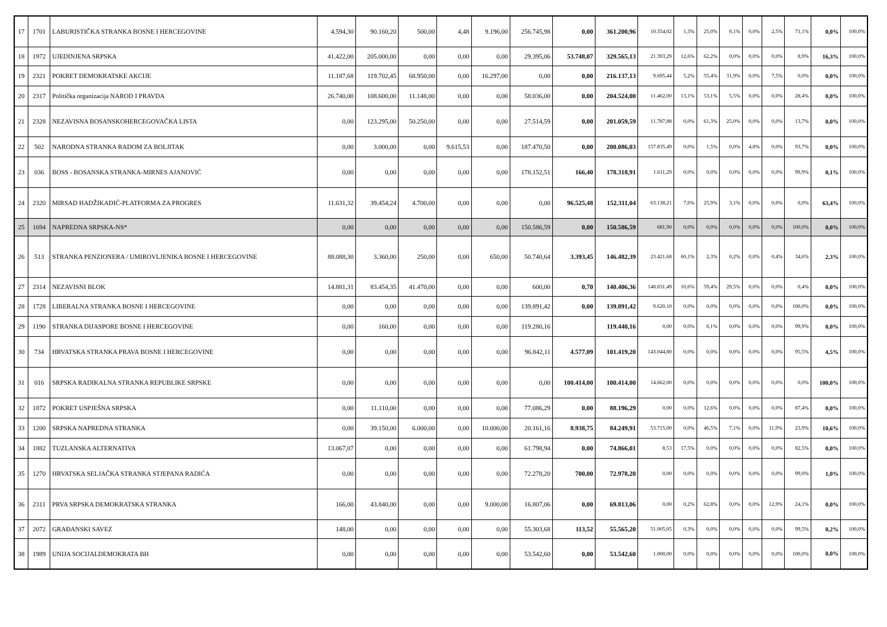| 17 | 1701 | LABURISTIČKA STRANKA BOSNE I HERCEGOVINE | 4.594,30 | 90.160,20 | 500,00 | 4,48 | 9.196,00 | 256.745,98 | 0,00 | 361.200,96 | 10.354,02 | 1,3% | 25,0% | 0,1% | 0,0% | 2,5% | 71,1% | 0,0% | 100,0% |
| 18 | 1972 | UJEDINJENA SRPSKA | 41.422,00 | 205.000,00 | 0,00 | 0,00 | 0,00 | 29.395,06 | 53.748,07 | 329.565,13 | 21.393,29 | 12,6% | 62,2% | 0,0% | 0,0% | 0,0% | 8,9% | 16,3% | 100,0% |
| 19 | 2321 | POKRET DEMOKRATSKE AKCIJE | 11.187,68 | 119.702,45 | 68.950,00 | 0,00 | 16.297,00 | 0,00 | 0,00 | 216.137,13 | 9.695,44 | 5,2% | 55,4% | 31,9% | 0,0% | 7,5% | 0,0% | 0,0% | 100,0% |
| 20 | 2317 | Politička organizacija NAROD I PRAVDA | 26.740,00 | 108.600,00 | 11.148,00 | 0,00 | 0,00 | 58.036,00 | 0,00 | 204.524,00 | 11.462,00 | 13,1% | 53,1% | 5,5% | 0,0% | 0,0% | 28,4% | 0,0% | 100,0% |
| 21 | 2328 | NEZAVISNA BOSANSKOHERCEGOVAČKA LISTA | 0,00 | 123.295,00 | 50.250,00 | 0,00 | 0,00 | 27.514,59 | 0,00 | 201.059,59 | 11.787,88 | 0,0% | 61,3% | 25,0% | 0,0% | 0,0% | 13,7% | 0,0% | 100,0% |
| 22 | 502 | NARODNA STRANKA RADOM ZA BOLJITAK | 0,00 | 3.000,00 | 0,00 | 9.615,53 | 0,00 | 187.470,50 | 0,00 | 200.086,03 | 157.835,49 | 0,0% | 1,5% | 0,0% | 4,8% | 0,0% | 93,7% | 0,0% | 100,0% |
| 23 | 036 | BOSS - BOSANSKA STRANKA-MIRNES AJANOVIĆ | 0,00 | 0,00 | 0,00 | 0,00 | 0,00 | 178.152,51 | 166,40 | 178.318,91 | 1.611,29 | 0,0% | 0,0% | 0,0% | 0,0% | 0,0% | 99,9% | 0,1% | 100,0% |
| 24 | 2320 | MIRSAD HADŽIKADIĆ-PLATFORMA ZA PROGRES | 11.631,32 | 39.454,24 | 4.700,00 | 0,00 | 0,00 | 0,00 | 96.525,48 | 152.311,04 | 63.138,21 | 7,6% | 25,9% | 3,1% | 0,0% | 0,0% | 0,0% | 63,4% | 100,0% |
| 25 | 1694 | NAPREDNA SRPSKA-NS* | 0,00 | 0,00 | 0,00 | 0,00 | 0,00 | 150.586,59 | 0,00 | 150.586,59 | 681,90 | 0,0% | 0,0% | 0,0% | 0,0% | 0,0% | 100,0% | 0,0% | 100,0% |
| 26 | 513 | STRANKA PENZIONERA / UMIROVLJENIKA BOSNE I HERCEGOVINE | 88.088,30 | 3.360,00 | 250,00 | 0,00 | 650,00 | 50.740,64 | 3.393,45 | 146.482,39 | 23.421,68 | 60,1% | 2,3% | 0,2% | 0,0% | 0,4% | 34,6% | 2,3% | 100,0% |
| 27 | 2314 | NEZAVISNI BLOK | 14.881,31 | 83.454,35 | 41.470,00 | 0,00 | 0,00 | 600,00 | 0,70 | 140.406,36 | 148.031,49 | 10,6% | 59,4% | 29,5% | 0,0% | 0,0% | 0,4% | 0,0% | 100,0% |
| 28 | 1728 | LIBERALNA STRANKA BOSNE I HERCEGOVINE | 0,00 | 0,00 | 0,00 | 0,00 | 0,00 | 139.891,42 | 0,00 | 139.891,42 | 9.620,10 | 0,0% | 0,0% | 0,0% | 0,0% | 0,0% | 100,0% | 0,0% | 100,0% |
| 29 | 1190 | STRANKA DIJASPORE BOSNE I HERCEGOVINE | 0,00 | 160,00 | 0,00 | 0,00 | 0,00 | 119.280,16 | | 119.440,16 | 0,00 | 0,0% | 0,1% | 0,0% | 0,0% | 0,0% | 99,9% | 0,0% | 100,0% |
| 30 | 734 | HRVATSKA STRANKA PRAVA BOSNE I HERCEGOVINE | 0,00 | 0,00 | 0,00 | 0,00 | 0,00 | 96.842,11 | 4.577,09 | 101.419,20 | 143.044,80 | 0,0% | 0,0% | 0,0% | 0,0% | 0,0% | 95,5% | 4,5% | 100,0% |
| 31 | 016 | SRPSKA RADIKALNA STRANKA REPUBLIKE SRPSKE | 0,00 | 0,00 | 0,00 | 0,00 | 0,00 | 0,00 | 100.414,00 | 100.414,00 | 14.662,00 | 0,0% | 0,0% | 0,0% | 0,0% | 0,0% | 0,0% | 100,0% | 100,0% |
| 32 | 1872 | POKRET USPJEŠNA SRPSKA | 0,00 | 11.110,00 | 0,00 | 0,00 | 0,00 | 77.086,29 | 0,00 | 88.196,29 | 0,00 | 0,0% | 12,6% | 0,0% | 0,0% | 0,0% | 87,4% | 0,0% | 100,0% |
| 33 | 1200 | SRPSKA NAPREDNA STRANKA | 0,00 | 39.150,00 | 6.000,00 | 0,00 | 10.000,00 | 20.161,16 | 8.938,75 | 84.249,91 | 53.715,00 | 0,0% | 46,5% | 7,1% | 0,0% | 11,9% | 23,9% | 10,6% | 100,0% |
| 34 | 1882 | TUZLANSKA ALTERNATIVA | 13.067,07 | 0,00 | 0,00 | 0,00 | 0,00 | 61.798,94 | 0,00 | 74.866,01 | 8,53 | 17,5% | 0,0% | 0,0% | 0,0% | 0,0% | 82,5% | 0,0% | 100,0% |
| 35 | 1270 | HRVATSKA SELJAČKA STRANKA STJEPANA RADIĆA | 0,00 | 0,00 | 0,00 | 0,00 | 0,00 | 72.278,20 | 700,00 | 72.978,20 | 0,00 | 0,0% | 0,0% | 0,0% | 0,0% | 0,0% | 99,0% | 1,0% | 100,0% |
| 36 | 2311 | PRVA SRPSKA DEMOKRATSKA STRANKA | 166,00 | 43.840,00 | 0,00 | 0,00 | 9.000,00 | 16.807,06 | 0,00 | 69.813,06 | 0,00 | 0,2% | 62,8% | 0,0% | 0,0% | 12,9% | 24,1% | 0,0% | 100,0% |
| 37 | 2072 | GRAĐANSKI SAVEZ | 148,00 | 0,00 | 0,00 | 0,00 | 0,00 | 55.303,68 | 113,52 | 55.565,20 | 51.005,05 | 0,3% | 0,0% | 0,0% | 0,0% | 0,0% | 99,5% | 0,2% | 100,0% |
| 38 | 1989 | UNIJA SOCIJALDEMOKRATA BH | 0,00 | 0,00 | 0,00 | 0,00 | 0,00 | 53.542,60 | 0,00 | 53.542,60 | 1.000,00 | 0,0% | 0,0% | 0,0% | 0,0% | 0,0% | 100,0% | 0,0% | 100,0% |